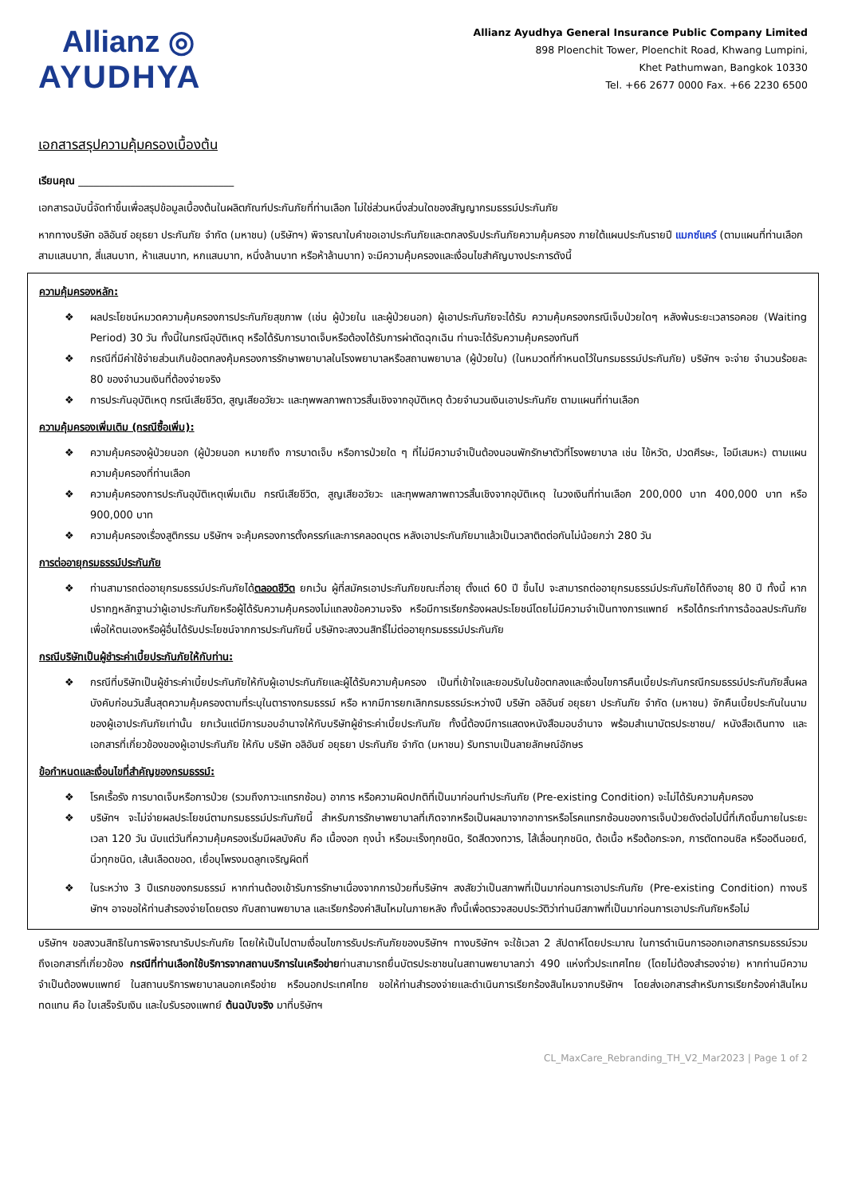Allianz ◎
AYUDHYA
Allianz Ayudhya General Insurance Public Company Limited
898 Ploenchit Tower, Ploenchit Road, Khwang Lumpini,
Khet Pathumwan, Bangkok 10330
Tel. +66 2677 0000 Fax. +66 2230 6500
เอกสารสรุปความคุ้มครองเบื้องต้น
เรียนคุณ ______________________________
เอกสารฉบับนี้จัดทำขึ้นเพื่อสรุปข้อมูลเบื้องต้นในผลิตภัณฑ์ประกันภัยที่ท่านเลือก ไม่ใช่ส่วนหนึ่งส่วนใดของสัญญากรมธรรม์ประกันภัย
หากทางบริษัท อลิอันซ์ อยุธยา ประกันภัย จำกัด (มหาชน) (บริษัทฯ) พิจารณาใบคำขอเอาประกันภัยและตกลงรับประกันภัยความคุ้มครอง ภายใต้แผนประกันรายปี แมกซ์แคร์ (ตามแผนที่ท่านเลือก สามแสนบาท, สี่แสนบาท, ห้าแสนบาท, หกแสนบาท, หนึ่งล้านบาท หรือห้าล้านบาท) จะมีความคุ้มครองและเงื่อนไขสำคัญบางประการดังนี้
ความคุ้มครองหลัก:
❖ ผลประโยชน์หมวดความคุ้มครองการประกันภัยสุขภาพ (เช่น ผู้ป่วยใน และผู้ป่วยนอก) ผู้เอาประกันภัยจะได้รับ ความคุ้มครองกรณีเจ็บป่วยใดๆ หลังพ้นระยะเวลารอคอย (Waiting Period) 30 วัน ทั้งนี้ในกรณีอุบัติเหตุ หรือได้รับการบาดเจ็บหรือต้องได้รับการผ่าตัดฉุกเฉิน ท่านจะได้รับความคุ้มครองทันที
❖ กรณีที่มีค่าใช้จ่ายส่วนเกินข้อตกลงคุ้มครองการรักษาพยาบาลในโรงพยาบาลหรือสถานพยาบาล (ผู้ป่วยใน) (ในหมวดที่กำหนดไว้ในกรมธรรม์ประกันภัย) บริษัทฯ จะจ่าย จำนวนร้อยละ 80 ของจำนวนเงินที่ต้องจ่ายจริง
❖ การประกันอุบัติเหตุ กรณีเสียชีวิต, สูญเสียอวัยวะ และทุพพลภาพถาวรสิ้นเชิงจากอุบัติเหตุ ด้วยจำนวนเงินเอาประกันภัย ตามแผนที่ท่านเลือก
ความคุ้มครองเพิ่มเติม (กรณีซื้อเพิ่ม):
❖ ความคุ้มครองผู้ป่วยนอก (ผู้ป่วยนอก หมายถึง การบาดเจ็บ หรือการป่วยใด ๆ ที่ไม่มีความจำเป็นต้องนอนพักรักษาตัวที่โรงพยาบาล เช่น ไข้หวัด, ปวดศีรษะ, ไอมีเสมหะ) ตามแผนความคุ้มครองที่ท่านเลือก
❖ ความคุ้มครองการประกันอุบัติเหตุเพิ่มเติม กรณีเสียชีวิต, สูญเสียอวัยวะ และทุพพลภาพถาวรสิ้นเชิงจากอุบัติเหตุ ในวงเงินที่ท่านเลือก 200,000 บาท 400,000 บาท หรือ 900,000 บาท
❖ ความคุ้มครองเรื่องสูติกรรม บริษัทฯ จะคุ้มครองการตั้งครรภ์และการคลอดบุตร หลังเอาประกันภัยมาแล้วเป็นเวลาติดต่อกันไม่น้อยกว่า 280 วัน
การต่ออายุกรมธรรม์ประกันภัย
❖ ท่านสามารถต่ออายุกรมธรรม์ประกันภัยได้ตลอดชีวิต ยกเว้น ผู้ที่สมัครเอาประกันภัยขณะที่อายุ ตั้งแต่ 60 ปี ขึ้นไป จะสามารถต่ออายุกรมธรรม์ประกันภัยได้ถึงอายุ 80 ปี ทั้งนี้ หากปรากฎหลักฐานว่าผู้เอาประกันภัยหรือผู้ได้รับความคุ้มครองไม่แถลงข้อความจริง หรือมีการเรียกร้องผลประโยชน์โดยไม่มีความจำเป็นทางการแพทย์ หรือได้กระทำการฉ้อฉลประกันภัย เพื่อให้ตนเองหรือผู้อื่นได้รับประโยชน์จากการประกันภัยนี้ บริษัทจะสงวนสิทธิ์ไม่ต่ออายุกรมธรรม์ประกันภัย
กรณีบริษัทเป็นผู้ชำระค่าเบี้ยประกันภัยให้กับท่าน:
❖ กรณีที่บริษัทเป็นผู้ชำระค่าเบี้ยประกันภัยให้กับผู้เอาประกันภัยและผู้ได้รับความคุ้มครอง เป็นที่เข้าใจและยอมรับในข้อตกลงและเงื่อนไขการคืนเบี้ยประกันกรณีกรมธรรม์ประกันภัยสิ้นผลบังคับก่อนวันสิ้นสุดความคุ้มครองตามที่ระบุในตารางกรมธรรม์ หรือ หากมีการยกเลิกกรมธรรม์ระหว่างปี บริษัท อลิอันซ์ อยุธยา ประกันภัย จำกัด (มหาชน) จักคืนเบี้ยประกันในนามของผู้เอาประกันภัยเท่านั้น ยกเว้นแต่มีการมอบอำนาจให้กับบริษัทผู้ชำระค่าเบี้ยประกันภัย ทั้งนี้ต้องมีการแสดงหนังสือมอบอำนาจ พร้อมสำเนาบัตรประชาชน/ หนังสือเดินทาง และเอกสารที่เกี่ยวข้องของผู้เอาประกันภัย ให้กับ บริษัท อลิอันซ์ อยุธยา ประกันภัย จำกัด (มหาชน) รับทราบเป็นลายลักษณ์อักษร
ข้อกำหนดและเงื่อนไขที่สำคัญของกรมธรรม์:
❖ โรคเรื้อรัง การบาดเจ็บหรือการป่วย (รวมถึงภาวะแทรกซ้อน) อาการ หรือความผิดปกติที่เป็นมาก่อนทำประกันภัย (Pre-existing Condition) จะไม่ได้รับความคุ้มครอง
❖ บริษัทฯ จะไม่จ่ายผลประโยชน์ตามกรมธรรม์ประกันภัยนี้ สำหรับการรักษาพยาบาลที่เกิดจากหรือเป็นผลมาจากอาการหรือโรคแทรกซ้อนของการเจ็บป่วยดังต่อไปนี้ที่เกิดขึ้นภายในระยะเวลา 120 วัน นับแต่วันที่ความคุ้มครองเริ่มมีผลบังคับ คือ เนื้องอก ถุงน้ำ หรือมะเร็งทุกชนิด, ริดสีดวงทวาร, ไส้เลื่อนทุกชนิด, ต้อเนื้อ หรือต้อกระจก, การตัดทอนซิล หรืออดีนอยด์, นิ่วทุกชนิด, เส้นเลือดขอด, เยื่อบุโพรงมดลูกเจริญผิดที่
❖ ในระหว่าง 3 ปีแรกของกรมธรรม์ หากท่านต้องเข้ารับการรักษาเนื่องจากการป่วยที่บริษัทฯ สงสัยว่าเป็นสภาพที่เป็นมาก่อนการเอาประกันภัย (Pre-existing Condition) ทางบริษัทฯ อาจขอให้ท่านสำรองจ่ายโดยตรง กับสถานพยาบาล และเรียกร้องค่าสินไหมในภายหลัง ทั้งนี้เพื่อตรวจสอบประวัติว่าท่านมีสภาพที่เป็นมาก่อนการเอาประกันภัยหรือไม่
บริษัทฯ ขอสงวนสิทธิในการพิจารณารับประกันภัย โดยให้เป็นไปตามเงื่อนไขการรับประกันภัยของบริษัทฯ ทางบริษัทฯ จะใช้เวลา 2 สัปดาห์โดยประมาณ ในการดำเนินการออกเอกสารกรมธรรม์รวมถึงเอกสารที่เกี่ยวข้อง กรณีที่ท่านเลือกใช้บริการจากสถานบริการในเครือข่ายท่านสามารถยื่นบัตรประชาชนในสถานพยาบาลกว่า 490 แห่งทั่วประเทศไทย (โดยไม่ต้องสำรองจ่าย) หากท่านมีความจำเป็นต้องพบแพทย์ ในสถานบริการพยาบาลนอกเครือข่าย หรือนอกประเทศไทย ขอให้ท่านสำรองจ่ายและดำเนินการเรียกร้องสินไหมจากบริษัทฯ โดยส่งเอกสารสำหรับการเรียกร้องค่าสินไหมทดแทน คือ ใบเสร็จรับเงิน และใบรับรองแพทย์ ต้นฉบับจริง มาที่บริษัทฯ
CL_MaxCare_Rebranding_TH_V2_Mar2023 | Page 1 of 2